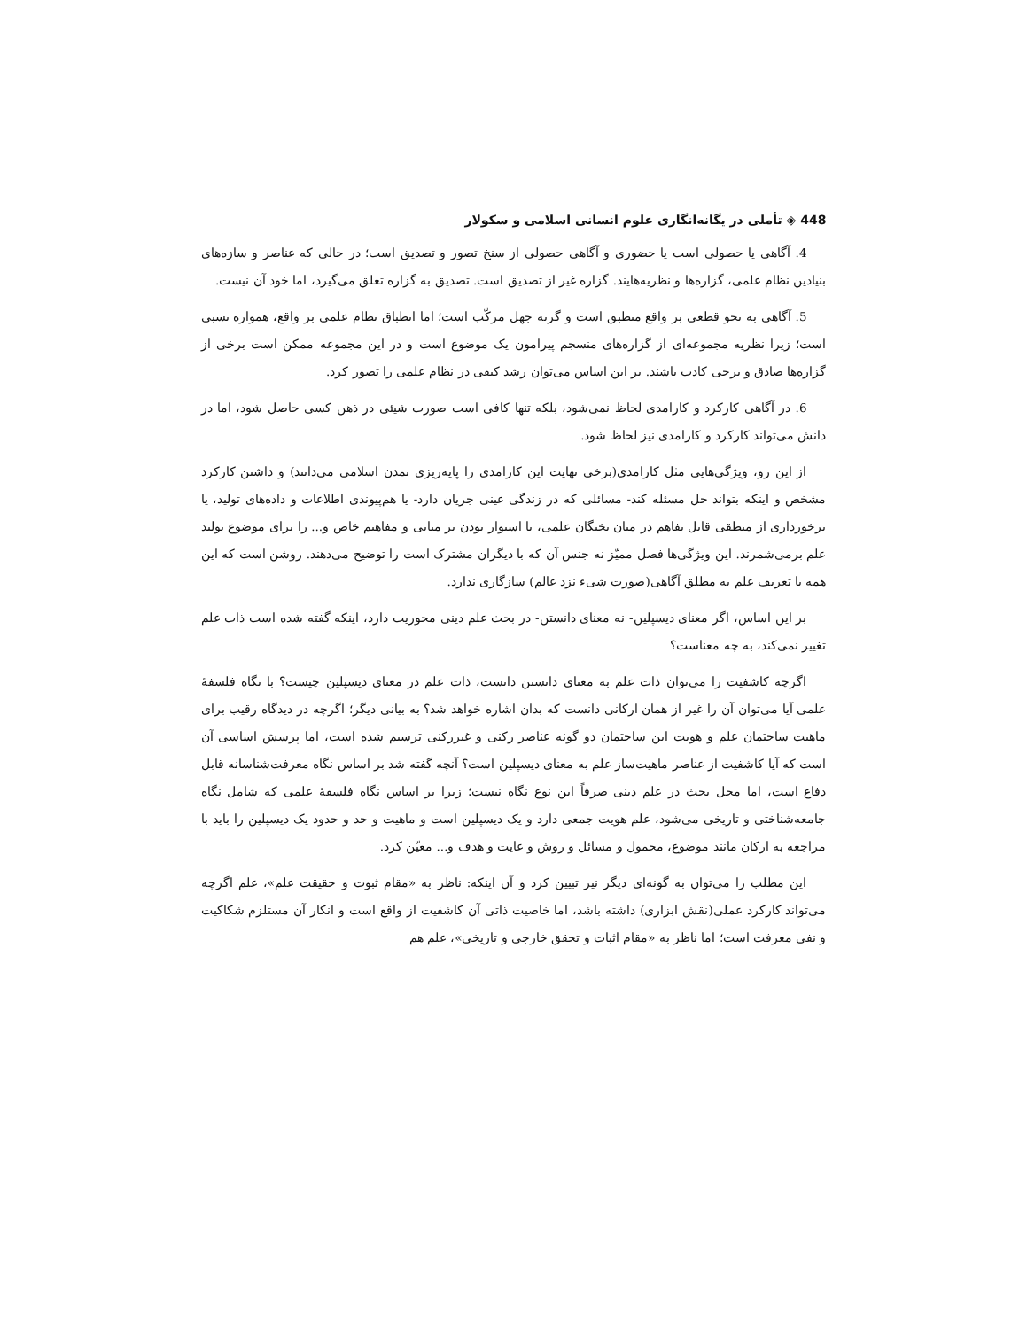448 ◈ تأملی در یگانه‌انگاری علوم انسانی اسلامی و سکولار
4. آگاهی یا حصولی است یا حضوری و آگاهی حصولی از سنخ تصور و تصدیق است؛ در حالی که عناصر و سازه‌های بنیادین نظام علمی، گزاره‌ها و نظریه‌هایند. گزاره غیر از تصدیق است. تصدیق به گزاره تعلق می‌گیرد، اما خود آن نیست.
5. آگاهی به نحو قطعی بر واقع منطبق است و گرنه جهل مرکّب است؛ اما انطباق نظام علمی بر واقع، همواره نسبی است؛ زیرا نظریه مجموعه‌ای از گزاره‌های منسجم پیرامون یک موضوع است و در این مجموعه ممکن است برخی از گزاره‌ها صادق و برخی کاذب باشند. بر این اساس می‌توان رشد کیفی در نظام علمی را تصور کرد.
6. در آگاهی کارکرد و کارامدی لحاظ نمی‌شود، بلکه تنها کافی است صورت شیئی در ذهن کسی حاصل شود، اما در دانش می‌تواند کارکرد و کارامدی نیز لحاظ شود.
از این رو، ویژگی‌هایی مثل کارامدی(برخی نهایت این کارامدی را پایه‌ریزی تمدن اسلامی می‌دانند) و داشتن کارکرد مشخص و اینکه بتواند حل مسئله کند- مسائلی که در زندگی عینی جریان دارد- یا هم‌پیوندی اطلاعات و داده‌های تولید، یا برخورداری از منطقی قابل تفاهم در میان نخبگان علمی، یا استوار بودن بر مبانی و مفاهیم خاص و... را برای موضوع تولید علم برمی‌شمرند. این ویژگی‌ها فصل ممیّز نه جنس آن که با دیگران مشترک است را توضیح می‌دهند. روشن است که این همه با تعریف علم به مطلق آگاهی(صورت شیء نزد عالم) سازگاری ندارد.
بر این اساس، اگر معنای دیسپلین- نه معنای دانستن- در بحث علم دینی محوریت دارد، اینکه گفته شده است ذات علم تغییر نمی‌کند، به چه معناست؟
اگرچه کاشفیت را می‌توان ذات علم به معنای دانستن دانست، ذات علم در معنای دیسپلین چیست؟ با نگاه فلسفهٔ علمی آیا می‌توان آن را غیر از همان ارکانی دانست که بدان اشاره خواهد شد؟ به بیانی دیگر؛ اگرچه در دیدگاه رقیب برای ماهیت ساختمان علم و هویت این ساختمان دو گونه عناصر رکنی و غیررکنی ترسیم شده است، اما پرسش اساسی آن است که آیا کاشفیت از عناصر ماهیت‌ساز علم به معنای دیسپلین است؟ آنچه گفته شد بر اساس نگاه معرفت‌شناسانه قابل دفاع است، اما محل بحث در علم دینی صرفاً این نوع نگاه نیست؛ زیرا بر اساس نگاه فلسفهٔ علمی که شامل نگاه جامعه‌شناختی و تاریخی می‌شود، علم هویت جمعی دارد و یک دیسپلین است و ماهیت و حد و حدود یک دیسپلین را باید با مراجعه به ارکان مانند موضوع، محمول و مسائل و روش و غایت و هدف و... معیّن کرد.
این مطلب را می‌توان به گونه‌ای دیگر نیز تبیین کرد و آن اینکه: ناظر به «مقام ثبوت و حقیقت علم»، علم اگرچه می‌تواند کارکرد عملی(نقش ابزاری) داشته باشد، اما خاصیت ذاتی آن کاشفیت از واقع است و انکار آن مستلزم شکاکیت و نفی معرفت است؛ اما ناظر به «مقام اثبات و تحقق خارجی و تاریخی»، علم هم